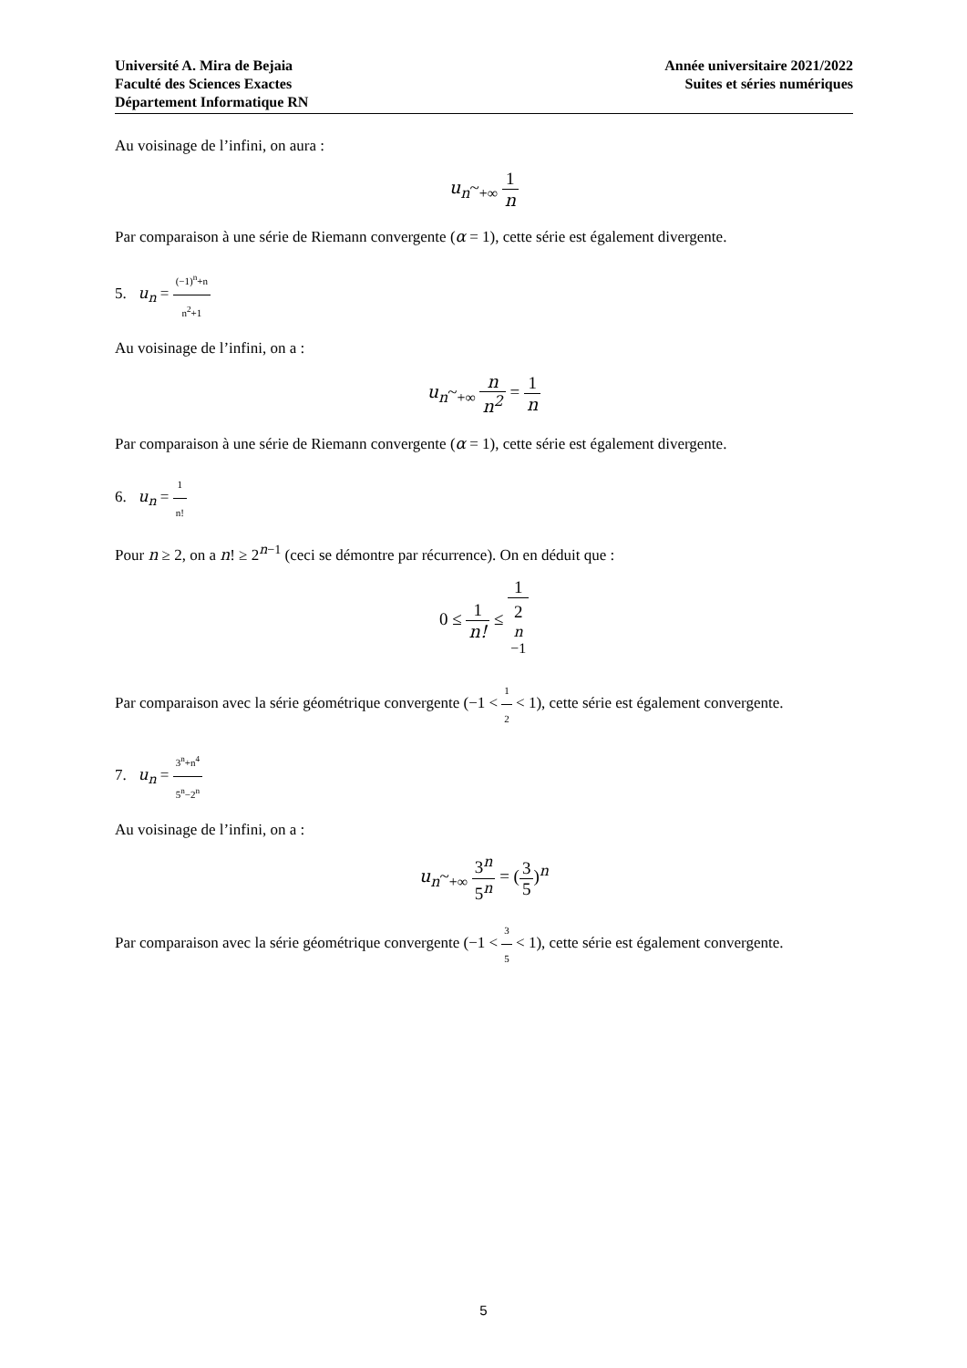Université A. Mira de Bejaia
Faculté des Sciences Exactes
Département Informatique RN
Année universitaire 2021/2022
Suites et séries numériques
Au voisinage de l’infini, on aura :
u<sub>n</sub>~<sub>+∞</sub> 1 n
Par comparaison à une série de Riemann convergente (α = 1), cette série est également divergente.
5. u<sub>n</sub> = (−1)<sup>n</sup>+n n<sup>2</sup>+1
Au voisinage de l’infini, on a :
u<sub>n</sub>~<sub>+∞</sub> n n<sup>2</sup> = 1 n
Par comparaison à une série de Riemann convergente (α = 1), cette série est également divergente.
6. u<sub>n</sub> = 1 n!
Pour n ≥ 2, on a n! ≥ 2<sup>n−1</sup> (ceci se démontre par récurrence). On en déduit que :
0 ≤ 1 n! ≤ 1 2<sup>n −1</sup>
Par comparaison avec la série géométrique convergente (−1 < 1 2 < 1), cette série est également convergente.
7. u<sub>n</sub> = 3<sup>n</sup>+n<sup>4</sup> 5<sup>n</sup>−2<sup>n</sup>
Au voisinage de l’infini, on a :
u<sub>n</sub>~<sub>+∞</sub> 3<sup>n</sup> 5<sup>n</sup> = (3 5)<sup>n</sup>
Par comparaison avec la série géométrique convergente (−1 < 3 5 < 1), cette série est également convergente.
5